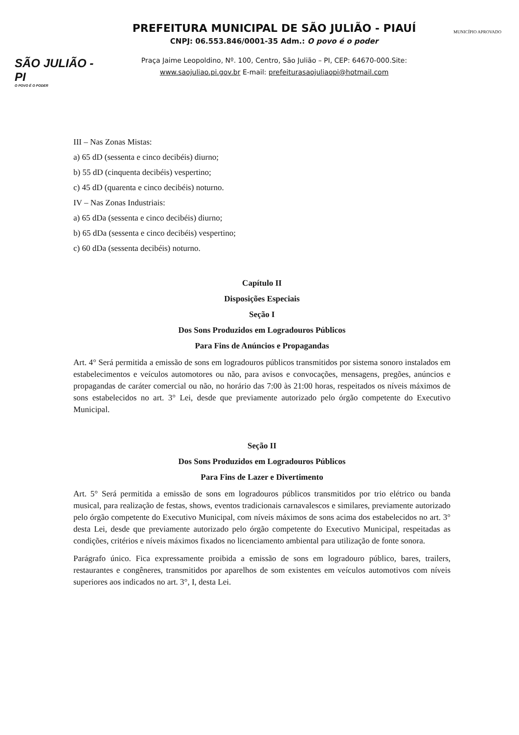SÃO JULIÃO - PI
O POVO É O PODER
PREFEITURA MUNICIPAL DE SÃO JULIÃO - PIAUÍ
CNPJ: 06.553.846/0001-35 Adm.: O povo é o poder
Praça Jaime Leopoldino, Nº. 100, Centro, São Julião – PI, CEP: 64670-000.Site:
www.saojuliao.pi.gov.br E-mail: prefeiturasaojuliaopi@hotmail.com
MUNICÍPIO APROVADO
III – Nas Zonas Mistas:
a) 65 dD (sessenta e cinco decibéis) diurno;
b) 55 dD (cinquenta decibéis) vespertino;
c) 45 dD (quarenta e cinco decibéis) noturno.
IV – Nas Zonas Industriais:
a) 65 dDa (sessenta e cinco decibéis) diurno;
b) 65 dDa (sessenta e cinco decibéis) vespertino;
c) 60 dDa (sessenta decibéis) noturno.
Capítulo II
Disposições Especiais
Seção I
Dos Sons Produzidos em Logradouros Públicos
Para Fins de Anúncios e Propagandas
Art. 4° Será permitida a emissão de sons em logradouros públicos transmitidos por sistema sonoro instalados em estabelecimentos e veículos automotores ou não, para avisos e convocações, mensagens, pregões, anúncios e propagandas de caráter comercial ou não, no horário das 7:00 às 21:00 horas, respeitados os níveis máximos de sons estabelecidos no art. 3° Lei, desde que previamente autorizado pelo órgão competente do Executivo Municipal.
Seção II
Dos Sons Produzidos em Logradouros Públicos
Para Fins de Lazer e Divertimento
Art. 5° Será permitida a emissão de sons em logradouros públicos transmitidos por trio elétrico ou banda musical, para realização de festas, shows, eventos tradicionais carnavalescos e similares, previamente autorizado pelo órgão competente do Executivo Municipal, com níveis máximos de sons acima dos estabelecidos no art. 3° desta Lei, desde que previamente autorizado pelo órgão competente do Executivo Municipal, respeitadas as condições, critérios e níveis máximos fixados no licenciamento ambiental para utilização de fonte sonora.
Parágrafo único. Fica expressamente proibida a emissão de sons em logradouro público, bares, trailers, restaurantes e congêneres, transmitidos por aparelhos de som existentes em veículos automotivos com níveis superiores aos indicados no art. 3°, I, desta Lei.